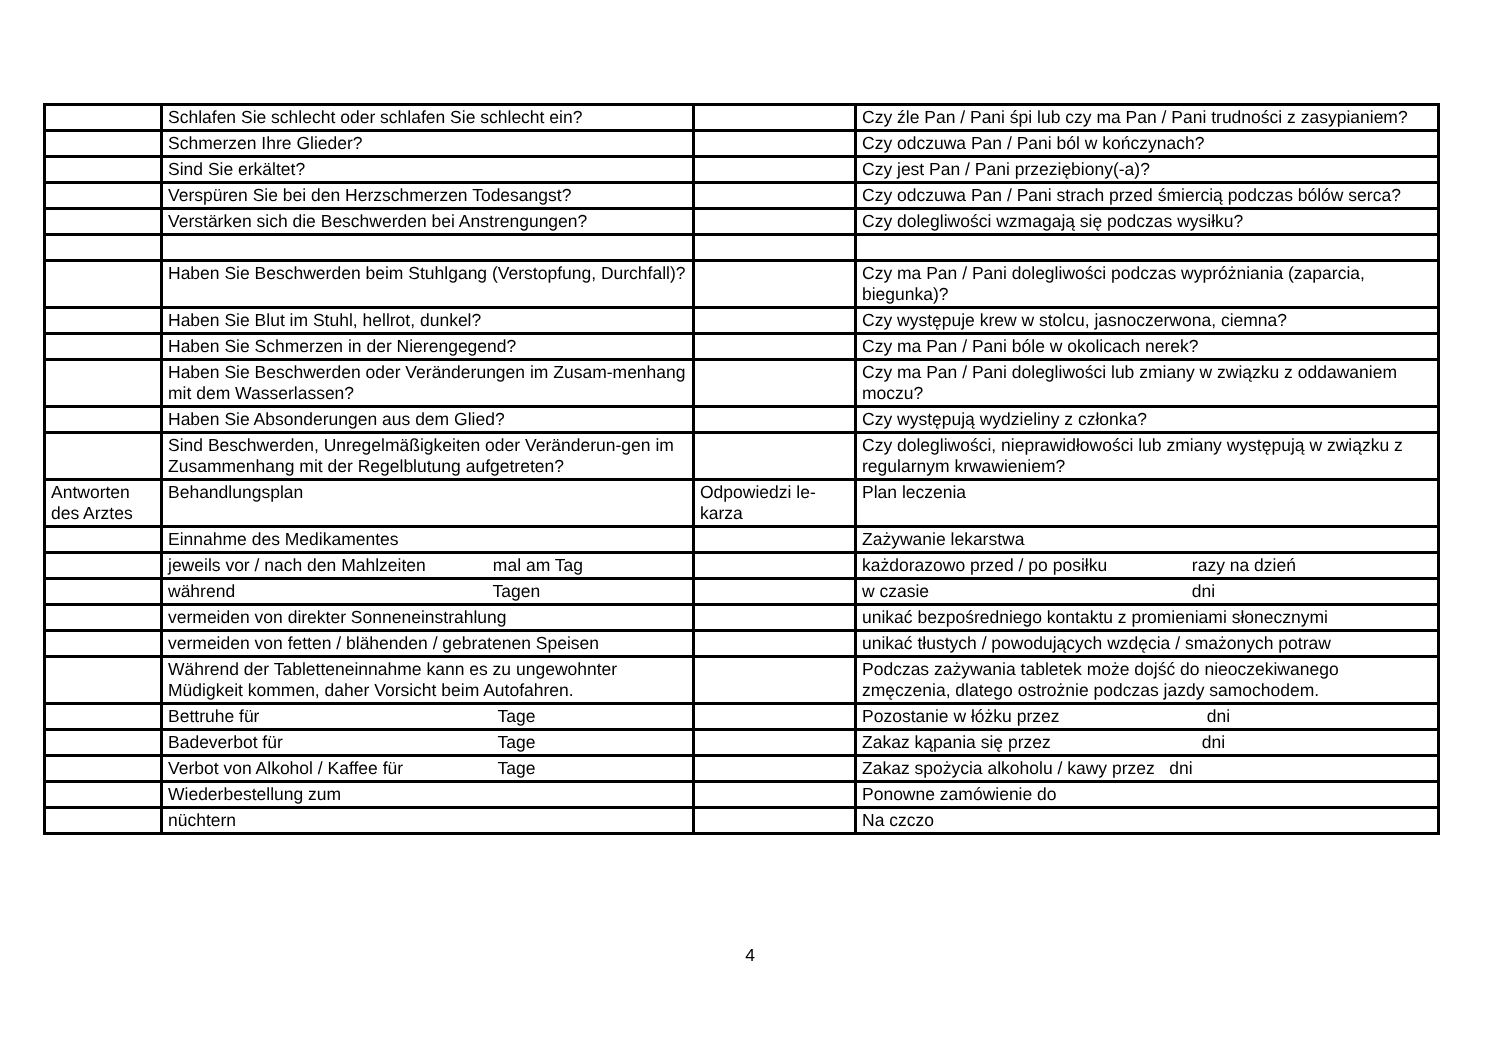| | Schlafen Sie schlecht oder schlafen Sie schlecht ein? | | Czy źle Pan / Pani śpi lub czy ma Pan / Pani trudności z zasypianiem? |
| | Schmerzen Ihre Glieder? | | Czy odczuwa Pan / Pani ból w kończynach? |
| | Sind Sie erkältet? | | Czy jest Pan / Pani przeziębiony(-a)? |
| | Verspüren Sie bei den Herzschmerzen Todesangst? | | Czy odczuwa Pan / Pani strach przed śmiercią podczas bólów serca? |
| | Verstärken sich die Beschwerden bei Anstrengungen? | | Czy dolegliwości wzmagają się podczas wysiłku? |
| | Haben Sie Beschwerden beim Stuhlgang (Verstopfung, Durchfall)? | | Czy ma Pan / Pani dolegliwości podczas wypróżniania (zaparcia, biegunka)? |
| | Haben Sie Blut im Stuhl, hellrot, dunkel? | | Czy występuje krew w stolcu, jasnoczerwona, ciemna? |
| | Haben Sie Schmerzen in der Nierengegend? | | Czy ma Pan / Pani bóle w okolicach nerek? |
| | Haben Sie Beschwerden oder Veränderungen im Zusam-menhang mit dem Wasserlassen? | | Czy ma Pan / Pani dolegliwości lub zmiany w związku z oddawaniem moczu? |
| | Haben Sie Absonderungen aus dem Glied? | | Czy występują wydzieliny z członka? |
| | Sind Beschwerden, Unregelmäßigkeiten oder Veränderun-gen im Zusammenhang mit der Regelblutung aufgetreten? | | Czy dolegliwości, nieprawidłowości lub zmiany występują w związku z regularnym krwawieniem? |
| Antworten des Arztes | Behandlungsplan | Odpowiedzi le-karza | Plan leczenia |
| | Einnahme des Medikamentes | | Zażywanie lekarstwa |
| | jeweils vor / nach den Mahlzeiten mal am Tag | | każdorazowo przed / po posiłku razy na dzień |
| | während Tagen | | w czasie dni |
| | vermeiden von direkter Sonneneinstrahlung | | unikać bezpośredniego kontaktu z promieniami słonecznymi |
| | vermeiden von fetten / blähenden / gebratenen Speisen | | unikać tłustych / powodujących wzdęcia / smażonych potraw |
| | Während der Tabletteneinnahme kann es zu ungewohnter Müdigkeit kommen, daher Vorsicht beim Autofahren. | | Podczas zażywania tabletek może dojść do nieoczekiwanego zmęczenia, dlatego ostrożnie podczas jazdy samochodem. |
| | Bettruhe für Tage | | Pozostanie w łóżku przez dni |
| | Badeverbot für Tage | | Zakaz kąpania się przez dni |
| | Verbot von Alkohol / Kaffee für Tage | | Zakaz spożycia alkoholu / kawy przez dni |
| | Wiederbestellung zum | | Ponowne zamówienie do |
| | nüchtern | | Na czczo |
4